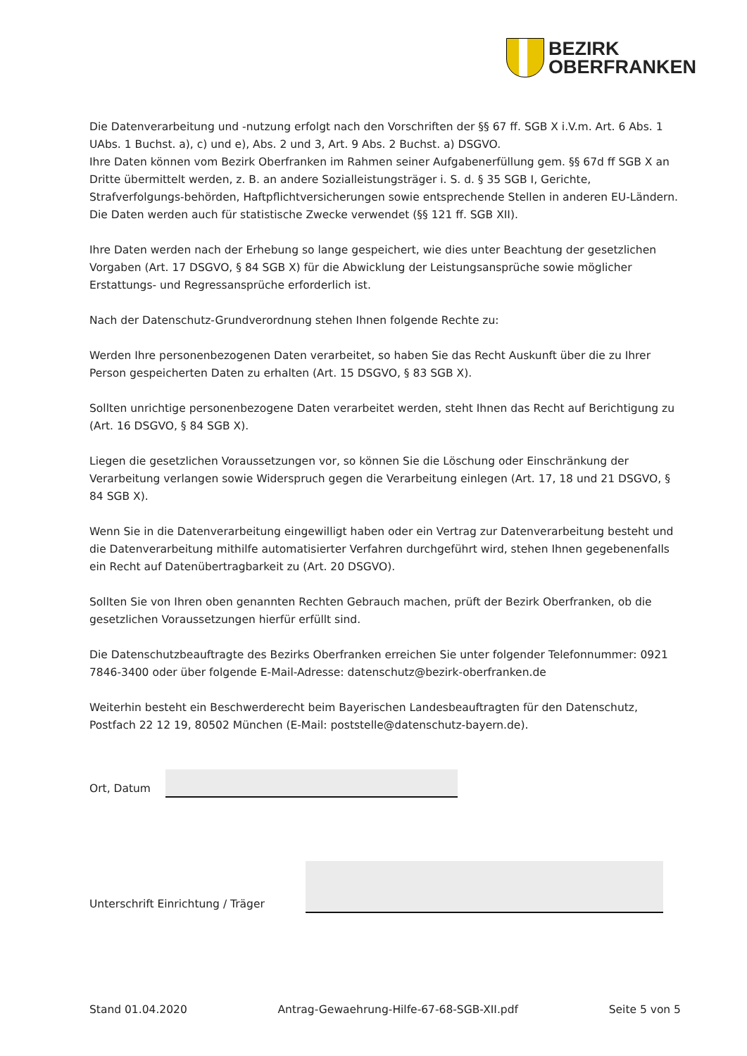BEZIRK
OBERFRANKEN
Die Datenverarbeitung und -nutzung erfolgt nach den Vorschriften der §§ 67 ff. SGB X i.V.m. Art. 6 Abs. 1 UAbs. 1 Buchst. a), c) und e), Abs. 2 und 3, Art. 9 Abs. 2 Buchst. a) DSGVO.
Ihre Daten können vom Bezirk Oberfranken im Rahmen seiner Aufgabenerfüllung gem. §§ 67d ff SGB X an Dritte übermittelt werden, z. B. an andere Sozialleistungsträger i. S. d. § 35 SGB I, Gerichte, Strafverfolgungs-behörden, Haftpflichtversicherungen sowie entsprechende Stellen in anderen EU-Ländern.
Die Daten werden auch für statistische Zwecke verwendet (§§ 121 ff. SGB XII).
Ihre Daten werden nach der Erhebung so lange gespeichert, wie dies unter Beachtung der gesetzlichen Vorgaben (Art. 17 DSGVO, § 84 SGB X) für die Abwicklung der Leistungsansprüche sowie möglicher Erstattungs- und Regressansprüche erforderlich ist.
Nach der Datenschutz-Grundverordnung stehen Ihnen folgende Rechte zu:
Werden Ihre personenbezogenen Daten verarbeitet, so haben Sie das Recht Auskunft über die zu Ihrer Person gespeicherten Daten zu erhalten (Art. 15 DSGVO, § 83 SGB X).
Sollten unrichtige personenbezogene Daten verarbeitet werden, steht Ihnen das Recht auf Berichtigung zu (Art. 16 DSGVO, § 84 SGB X).
Liegen die gesetzlichen Voraussetzungen vor, so können Sie die Löschung oder Einschränkung der Verarbeitung verlangen sowie Widerspruch gegen die Verarbeitung einlegen (Art. 17, 18 und 21 DSGVO, § 84 SGB X).
Wenn Sie in die Datenverarbeitung eingewilligt haben oder ein Vertrag zur Datenverarbeitung besteht und die Datenverarbeitung mithilfe automatisierter Verfahren durchgeführt wird, stehen Ihnen gegebenenfalls ein Recht auf Datenübertragbarkeit zu (Art. 20 DSGVO).
Sollten Sie von Ihren oben genannten Rechten Gebrauch machen, prüft der Bezirk Oberfranken, ob die gesetzlichen Voraussetzungen hierfür erfüllt sind.
Die Datenschutzbeauftragte des Bezirks Oberfranken erreichen Sie unter folgender Telefonnummer: 0921 7846-3400 oder über folgende E-Mail-Adresse: datenschutz@bezirk-oberfranken.de
Weiterhin besteht ein Beschwerderecht beim Bayerischen Landesbeauftragten für den Datenschutz, Postfach 22 12 19, 80502 München (E-Mail: poststelle@datenschutz-bayern.de).
Ort, Datum
Unterschrift Einrichtung / Träger
Stand 01.04.2020 Antrag-Gewaehrung-Hilfe-67-68-SGB-XII.pdf Seite 5 von 5